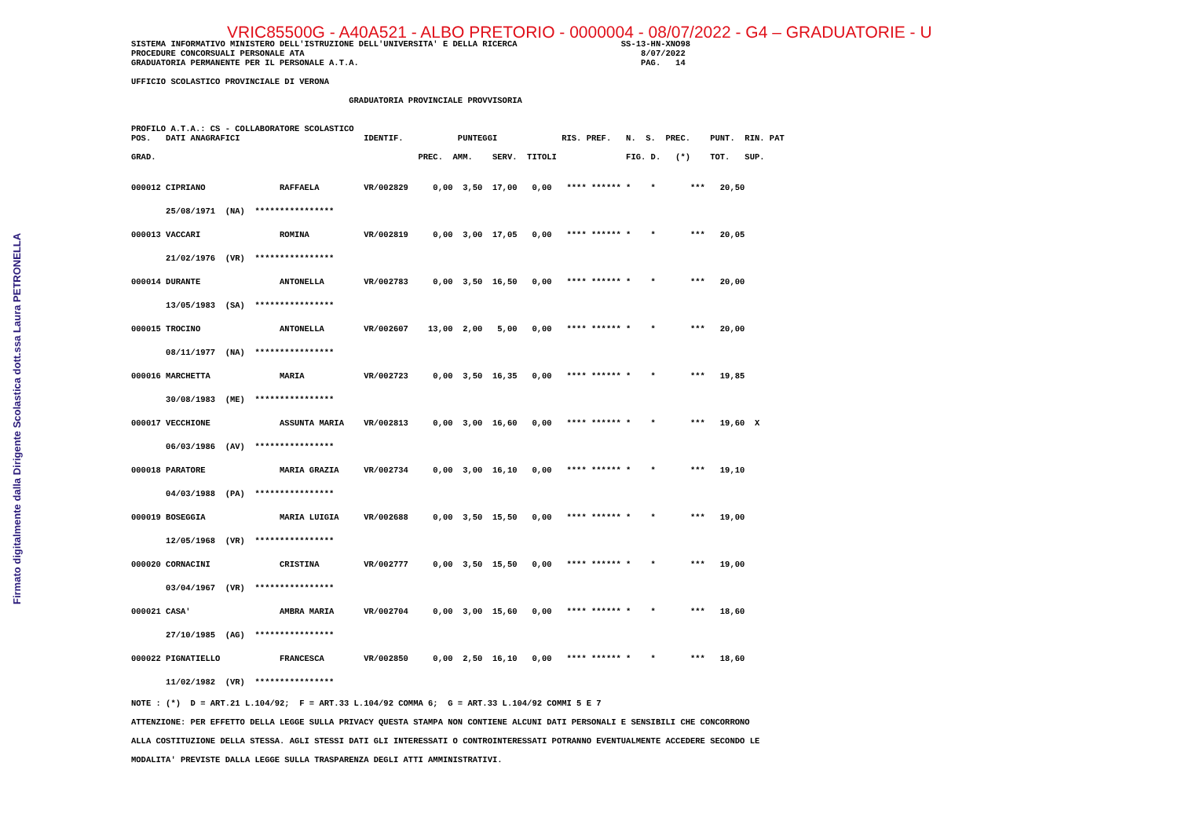Firmato digitalmente dalla Dirigente Scolastica dott.ssa Laura PETRONELLA
VRIC85500G - A40A521 - ALBO PRETORIO - 0000004 - 08/07/2022 - G4 – GRADUATORIE - U
SISTEMA INFORMATIVO MINISTERO DELL'ISTRUZIONE DELL'UNIVERSITA' E DELLA RICERCA                     SS-13-HN-XNO98
PROCEDURE CONCORSUALI PERSONALE ATA                                                                    8/07/2022
GRADUATORIA PERMANENTE PER IL PERSONALE A.T.A.                                                         PAG.   14

UFFICIO SCOLASTICO PROVINCIALE DI VERONA

                                            GRADUATORIA PROVINCIALE PROVVISORIA


PROFILO A.T.A.: CS - COLLABORATORE SCOLASTICO
POS.   DATI ANAGRAFICI                         IDENTIF.           PUNTEGGI             RIS. PREF.   N.  S.  PREC.    PUNT.  RIN. PAT

GRAD.                                                     PREC.  AMM.    SERV.  TITOLI              FIG. D.   (*)    TOT.   SUP.
| 000012 CIPRIANO RAFFAELA VR/002829 0,00 3,50 17,00 0,00 **** ****** * * *** 20,50 |
| 25/08/1971 (NA) **************** |
| 000013 VACCARI ROMINA VR/002819 0,00 3,00 17,05 0,00 **** ****** * * *** 20,05 |
| 21/02/1976 (VR) **************** |
| 000014 DURANTE ANTONELLA VR/002783 0,00 3,50 16,50 0,00 **** ****** * * *** 20,00 |
| 13/05/1983 (SA) **************** |
| 000015 TROCINO ANTONELLA VR/002607 13,00 2,00 5,00 0,00 **** ****** * * *** 20,00 |
| 08/11/1977 (NA) **************** |
| 000016 MARCHETTA MARIA VR/002723 0,00 3,50 16,35 0,00 **** ****** * * *** 19,85 |
| 30/08/1983 (ME) **************** |
| 000017 VECCHIONE ASSUNTA MARIA VR/002813 0,00 3,00 16,60 0,00 **** ****** * * *** 19,60 X |
| 06/03/1986 (AV) **************** |
| 000018 PARATORE MARIA GRAZIA VR/002734 0,00 3,00 16,10 0,00 **** ****** * * *** 19,10 |
| 04/03/1988 (PA) **************** |
| 000019 BOSEGGIA MARIA LUIGIA VR/002688 0,00 3,50 15,50 0,00 **** ****** * * *** 19,00 |
| 12/05/1968 (VR) **************** |
| 000020 CORNACINI CRISTINA VR/002777 0,00 3,50 15,50 0,00 **** ****** * * *** 19,00 |
| 03/04/1967 (VR) **************** |
| 000021 CASA' AMBRA MARIA VR/002704 0,00 3,00 15,60 0,00 **** ****** * * *** 18,60 |
| 27/10/1985 (AG) **************** |
| 000022 PIGNATIELLO FRANCESCA VR/002850 0,00 2,50 16,10 0,00 **** ****** * * *** 18,60 |
| 11/02/1982 (VR) **************** |
NOTE : (*)  D = ART.21 L.104/92;  F = ART.33 L.104/92 COMMA 6;  G = ART.33 L.104/92 COMMI 5 E 7
ATTENZIONE: PER EFFETTO DELLA LEGGE SULLA PRIVACY QUESTA STAMPA NON CONTIENE ALCUNI DATI PERSONALI E SENSIBILI CHE CONCORRONO
ALLA COSTITUZIONE DELLA STESSA. AGLI STESSI DATI GLI INTERESSATI O CONTROINTERESSATI POTRANNO EVENTUALMENTE ACCEDERE SECONDO LE
MODALITA' PREVISTE DALLA LEGGE SULLA TRASPARENZA DEGLI ATTI AMMINISTRATIVI.